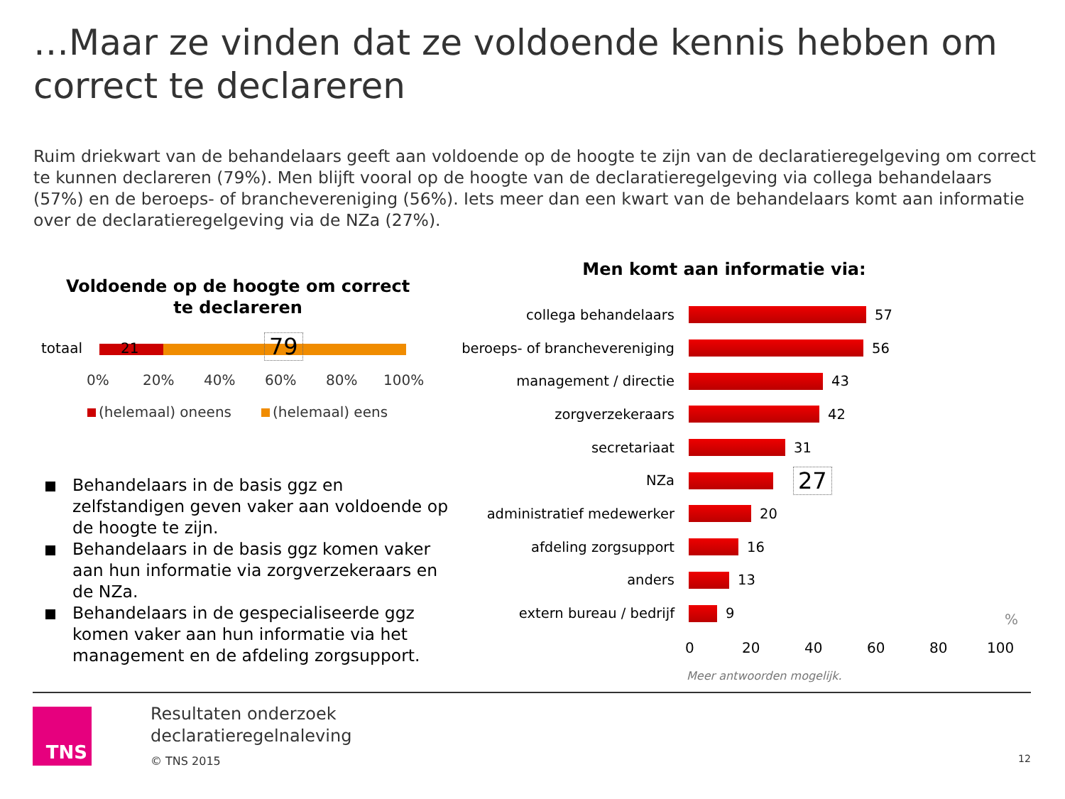…Maar ze vinden dat ze voldoende kennis hebben om correct te declareren
Ruim driekwart van de behandelaars geeft aan voldoende op de hoogte te zijn van de declaratieregelgeving om correct te kunnen declareren (79%). Men blijft vooral op de hoogte van de declaratieregelgeving via collega behandelaars (57%) en de beroeps- of branchevereniging (56%). Iets meer dan een kwart van de behandelaars komt aan informatie over de declaratieregelgeving via de NZa (27%).
Voldoende op de hoogte om correct te declareren
totaal 21 79
0% 20% 40% 60% 80% 100%
(helemaal) oneens (helemaal) eens
Behandelaars in de basis ggz en zelfstandigen geven vaker aan voldoende op de hoogte te zijn.
Behandelaars in de basis ggz komen vaker aan hun informatie via zorgverzekeraars en de NZa.
Behandelaars in de gespecialiseerde ggz komen vaker aan hun informatie via het management en de afdeling zorgsupport.
Men komt aan informatie via:
collega behandelaars 57
beroeps- of branchevereniging 56
management / directie 43
zorgverzekeraars 42
secretariaat 31
NZa 27
administratief medewerker 20
afdeling zorgsupport 16
anders 13
extern bureau / bedrijf 9
%
0 20 40 60 80 100
Meer antwoorden mogelijk.
TNS
Resultaten onderzoek
declaratieregelnaleving
© TNS 2015 12